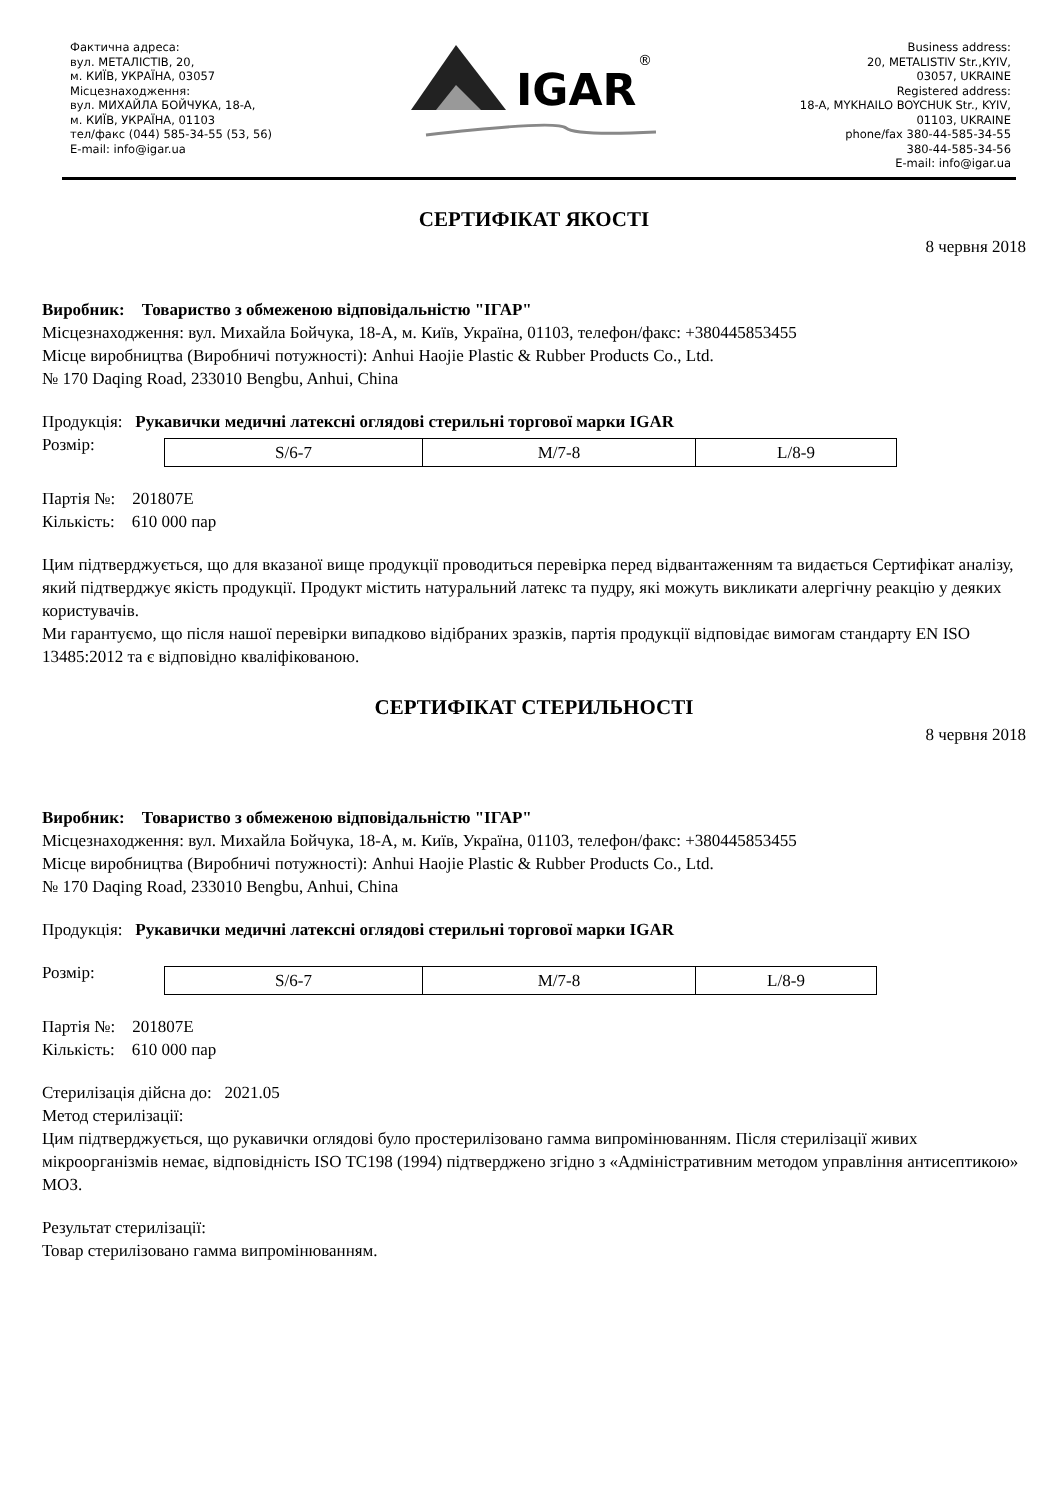Фактична адреса:
вул. МЕТАЛІСТІВ, 20,
м. КИЇВ, УКРАЇНА, 03057
Місцезнаходження:
вул. МИХАЙЛА БОЙЧУКА, 18-А,
м. КИЇВ, УКРАЇНА, 01103
тел/факс (044) 585-34-55 (53, 56)
E-mail: info@igar.ua
IGAR
®
Business address:
20, METALISTIV Str.,KYIV,
03057, UKRAINE
Registered address:
18-A, MYKHAILO BOYCHUK Str., KYIV,
01103, UKRAINE
phone/fax 380-44-585-34-55
380-44-585-34-56
E-mail: info@igar.ua
СЕРТИФІКАТ ЯКОСТІ
8 червня 2018
Виробник: Товариство з обмеженою відповідальністю "ІГАР"
Місцезнаходження: вул. Михайла Бойчука, 18-А, м. Київ, Україна, 01103, телефон/факс: +380445853455
Місце виробництва (Виробничі потужності): Anhui Haojie Plastic & Rubber Products Co., Ltd.
№ 170 Daqing Road, 233010 Bengbu, Anhui, China
Продукція: Рукавички медичні латексні оглядові стерильні торгової марки IGAR
Розмір:
| S/6-7 | M/7-8 | L/8-9 |
Партія №: 201807E
Кількість: 610 000 пар
Цим підтверджується, що для вказаної вище продукції проводиться перевірка перед відвантаженням та видається Сертифікат аналізу, який підтверджує якість продукції. Продукт містить натуральний латекс та пудру, які можуть викликати алергічну реакцію у деяких користувачів.
Ми гарантуємо, що після нашої перевірки випадково відібраних зразків, партія продукції відповідає вимогам стандарту EN ISO 13485:2012 та є відповідно кваліфікованою.
СЕРТИФІКАТ СТЕРИЛЬНОСТІ
8 червня 2018
Виробник: Товариство з обмеженою відповідальністю "ІГАР"
Місцезнаходження: вул. Михайла Бойчука, 18-А, м. Київ, Україна, 01103, телефон/факс: +380445853455
Місце виробництва (Виробничі потужності): Anhui Haojie Plastic & Rubber Products Co., Ltd.
№ 170 Daqing Road, 233010 Bengbu, Anhui, China
Продукція: Рукавички медичні латексні оглядові стерильні торгової марки IGAR
Розмір:
| S/6-7 | M/7-8 | L/8-9 |
Партія №: 201807E
Кількість: 610 000 пар
Стерилізація дійсна до: 2021.05
Метод стерилізації:
Цим підтверджується, що рукавички оглядові було простерилізовано гамма випромінюванням. Після стерилізації живих мікроорганізмів немає, відповідність ISO TC198 (1994) підтверджено згідно з «Адміністративним методом управління антисептикою» МОЗ.
Результат стерилізації:
Товар стерилізовано гамма випромінюванням.